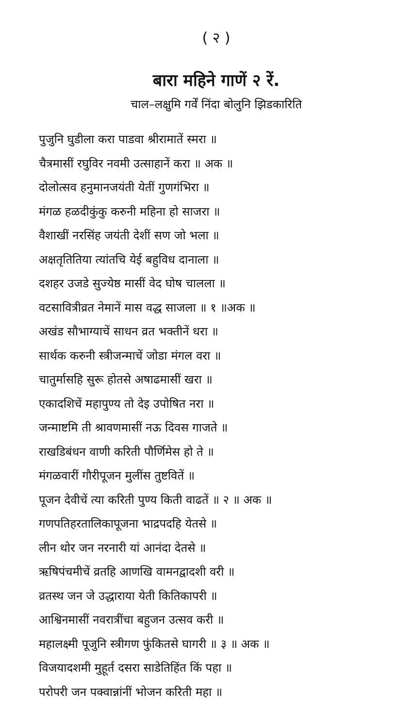( २ )
बारा महिने गाणें २ रें.
चाल–लक्षुमि गर्वें निंदा बोलुनि झिडकारिति
पुजुनि घुडीला करा पाडवा श्रीरामातें स्मरा ॥
चैत्रमासीं रघुविर नवमी उत्साहानें करा ॥ अक ॥
दोलोत्सव हनुमानजयंती येतीं गुणगंभिरा ॥
मंगळ हळदीकुंकु करुनी महिना हो साजरा ॥
वैशाखीं नरसिंह जयंती देशीं सण जो भला ॥
अक्षतृतितिया त्यांतचि येई बहुविध दानाला ॥
दशहर उजडे सुज्येष्ठ मासीं वेद घोष चालला ॥
वटसावित्रीव्रत नेमानें मास वद्ध साजला ॥ १ ॥अक ॥
अखंड सौभाग्याचें साधन व्रत भक्तीनें धरा ॥
सार्थक करुनी स्त्रीजन्माचें जोडा मंगल वरा ॥
चातुर्मासहि सुरू होतसे अषाढमासीं खरा ॥
एकादशिचें महापुण्य तो देइ उपोषित नरा ॥
जन्माष्टमि ती श्रावणमासीं नऊ दिवस गाजते ॥
राखडिबंधन वाणी करिती पौर्णिमेस हो ते ॥
मंगळवारीं गौरीपूजन मुलींस तुष्टवितें ॥
पूजन देवीचें त्या करिती पुण्य किती वाढतें ॥ २ ॥ अक ॥
गणपतिहरतालिकापूजना भाद्रपदहि येतसे ॥
लीन थोर जन नरनारी यां आनंदा देतसे ॥
ऋषिपंचमीचें व्रतहि आणखि वामनद्वादशी वरी ॥
व्रतस्थ जन जे उद्धाराया येती कितिकापरी ॥
आश्विनमासीं नवरात्रींचा बहुजन उत्सव करी ॥
महालक्ष्मी पूजुनि स्त्रीगण फुंकितसे घागरी ॥ ३ ॥ अक ॥
विजयादशमी मुहूर्त दसरा साडेतिहिंत किं पहा ॥
परोपरी जन पक्वान्नांनीं भोजन करिती महा ॥